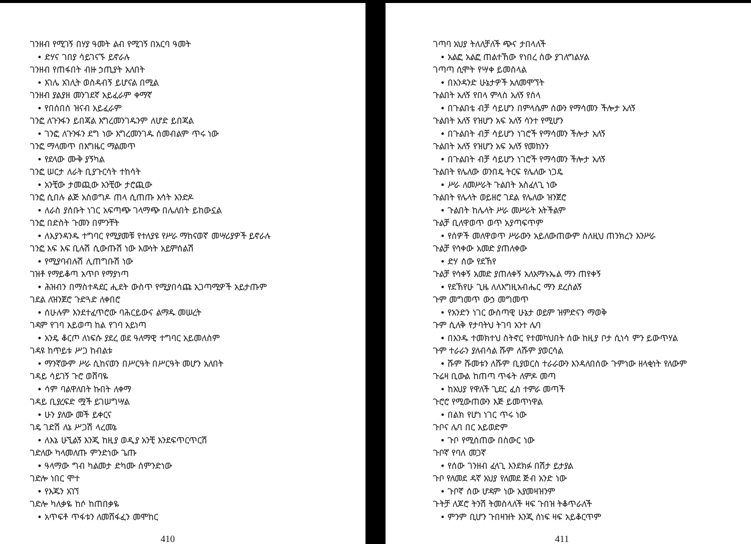ገንዘብ የሚገኝ በሃያ ዓመት ልብ የሚገኝ በአርባ ዓመት
• ድሃና ገበያ ሳይገናኙ ይኖራሉ
ገንዘብ የጠፋበት ብዙ ኃጢያት አለበት
• እገሌ አገሊት ወስዳብኝ ይሆናል በሚል
ገንዘብ ያልያዘ መንገደኛ አይፈራም ቀማኛ
• የበሰበሰ ዝናብ አይፈራም
ገንፎ ለጉንፋን ይበጃል እግረመንገዱንም ለሆድ ይበጃል
• ገንፎ ለጉንፋን ደግ ነው እግረመንገዱ ሰመብልም ጥሩ ነው
ገንፎ ማላመጥ በእግዜር ማልመጥ
• የደላው ሙቅ ያኝካል
ገንፎ ሠርታ ለራት ቢያጉርሳት ተከሳት
• አንቺው ታመጪው አንቺው ታሮጪው
ገንፎ ሲበሉ ልጅ አስወግዶ ጠላ ሲጠጡ እሳት አንድዶ
• ለራስ ያሰቡት ነገር አፍጣጭ ገላማጭ በሌለበት ይከውኗል
ገንፎ በድስት ጉመን በምንቸት
• ለእያንዳንዱ ተግባር የሚያመቹ የተለያዩ የሥራ ማከናወኛ መሣሪያዎች ይኖራሉ
ገንፎ እፍ እፍ ቢሉሽ ሲውጡሽ ነው እውነት አይምሰልሽ
• የሚያባብሉሽ ሊጠግቡሽ ነው
ገዝቶ የማይቆጣ አጥቦ የማያነጣ
• ሕዝብን በማስተዳደር ሒደት ውስጥ የሚያበሳጩ አጋጣሚዎች አይታጡም
ገደል ለዝንጀሮ ጉድጓድ ለቀበሮ
• ሰሁሉም እንደተፈጥሮው ባሕርይውና ልማዱ መሠረት
ገዳም የገባ አይወጣ ከል የገባ አይነጣ
• አንዴ ቆርጦ ለነፍሱ ያደረ ወደ ዓለማዊ ተግባር አይመለስም
ገዳዩ ከጥይቱ ሥጋ ከብልቱ
• ማንኛውም ሥራ ሲከናወን በሥርዓት በሥርዓት መሆን አለበት
ገዳይ ሳይገኝ ጉሮ ወሸባዬ
• ሳም ባልዋለበት ኩበት ለቀማ
ገዳይ ቢያረፍድ ሟች ይገሠግሣል
• ሁን ያለው መች ይቀርና
ገዴ ገድሽ ለኔ ሥጋሽ ላረመኔ
• ለእኔ ሁኚልኝ እንጂ ከዚያ ወዲያ አንቺ እንደፍጥርጥርሽ
ገድለው ካላመለጡ ምንድነው ጌጡ
• ዓላማው ግብ ካልመታ ድካሙ ሰምንድነው
ገድሎ ነበር ሞተ
• የእጁን አገኘ
ገድሎ ካለቃዬ ከሶ ከጠበቃዬ
• አጥፍቶ ጥፋቱን ለመሸፋፈን መሞከር
410
ገጣባ አህያ ትለለቻለች ጭና ታበላለች
• አልፎ አልፎ ጠልተኸው የነበረ ሰው ያገለግልሃል
ገጣጣ ሲሞት የሣቀ ይመስላል
• በአንዳንድ ሁኔታዎች አለመሞኘት
ጉልበት አለኝ የበላ ምላስ አለኝ የሰላ
• በጉልበቴ ብቻ ሳይሆን በምላሴም ሰውን የማሳመን ችሎታ አለኝ
ጉልበት አለኝ የዝሆን አፍ አለኝ ሳንተ የሚሆን
• በጉልበት ብቻ ሳይሆን ነገሮች የማሳመን ችሎታ አለኝ
ጉልበት አለኝ የዝሆን አፍ አለኝ የመከንን
• በጉልበት ብቻ ሳይሆን ነገሮች የማሳመን ችሎታ አለኝ
ጉልበት የሌለው ወንበዴ ትርፍ የሌለው ነጋዴ
• ሥራ ለመሥራት ጉልበት አስፈላጊ ነው
ጉልበት የሌላት ወይዘሮ ገደል የሌለው ዝንጀሮ
• ጉልበት ከሌላት ሥራ መሥራት አትችልም
ጉልቻ ቢለዋወጥ ወጥ አያጣፍጥም
• የሰዎች መለዋወጥ ሥራውን አይለውጠውም ስለዚህ ጠንክረን እንሥራ
ጉልቻ የሳቀው አመድ ያጠለቀው
• ድሃ ሰው የደኸየ
ጉልቻ የሳቀኝ አመድ ያጠለቀኝ አለአማኑኤል ማን ጠየቀኝ
• የደኸየሁ ጊዜ ለለእግዚአብሔር ማን ደረሰልኝ
ጉም መግመጥ ውኃ መግመጥ
• የአንድን ነገር ውስጣዊ ሁኔታ ወይም ዝምድናን ማወቅ
ጉም ሲለቅ የታባትህ ትገባ አንተ ሌባ
• በአንዱ ተመክተህ ስትኖር የተመካህበት ሰው ከዚያ ቦታ ሲነሳ ምን ይውጥሃል
ጉም ተራራን ያለብሳል ሹም ለሹም ያወርሳል
• ሹም ሹመቱን ለሹም ቢያወርስ ተራራውን እንዳለበሰው ጉምነው ዘላቂነት የለውም
ጉሬዛ ቢውል ከጠጣ ጥፋት ለምዶ መጣ
• ከአህያ የዋለች ጊደር ፈስ ተምራ መጣች
ጉሮሮ የሚውጠውን እጅ ይመጥነዋል
• በልክ የሆነ ነገር ጥሩ ነው
ጉቦና ሌባ በር አይወድም
• ጉቦ የሚሰጠው በስውር ነው
ጉቦኛ የባለ መጋኛ
• የሰው ገንዘብ ፈላጊ እንደክፉ በሽታ ይታያል
ጉቦ የለመደ ዳኛ አህያ የለመደ ጅብ አንድ ነው
• ጉቦኛ ሰው ሆዳም ነው አያመዛዝንም
ጉትቻ ለጆሮ ትንሽ ትመስላለች ዛፍ ጉበዝ ትቆጥራለች
• ምንም ቢሆን ጉበዛዝት እንጂ ሰነፍ ዛፍ አይቆርጥም
411